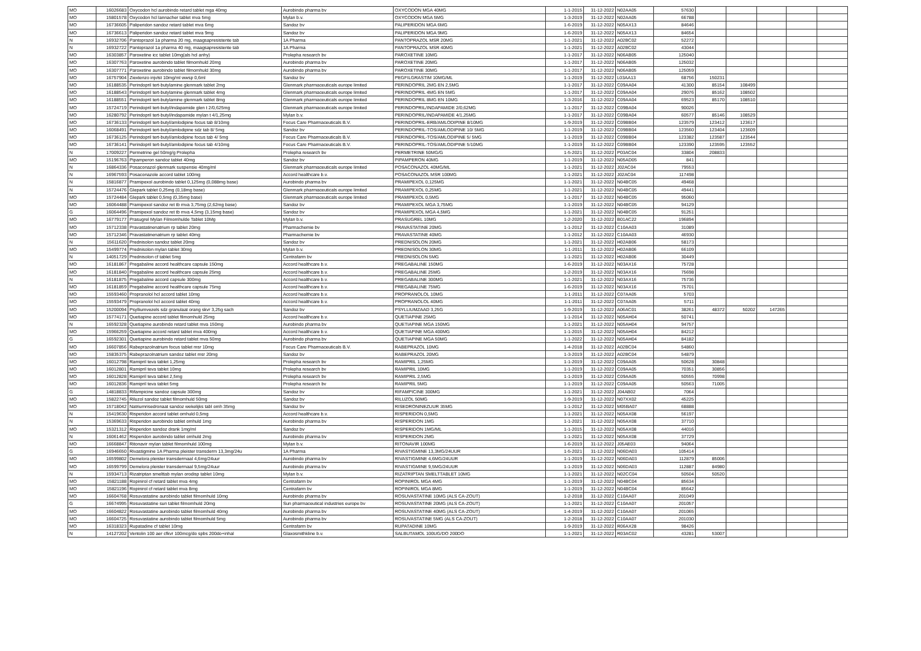| MO | 16026683 | Oxycodon hcl aurobindo retard tablet mga 40mg | Aurobindo pharma bv | OXYCODON MGA 40MG | 1-1-2015 | 31-12-2022 | N02AA05 | 57630 | | | | | |
| MO | 15801578 | Oxycodon hcl lannacher tablet mva 5mg | Mylan b.v. | OXYCODON MGA 5MG | 1-3-2019 | 31-12-2022 | N02AA05 | 66788 | | | | | |
| MO | 16736605 | Paliperidon sandoz retard tablet mva 6mg | Sandoz bv | PALIPERIDON MGA 6MG | 1-6-2019 | 31-12-2022 | N05AX13 | 84646 | | | | | |
| MO | 16736613 | Paliperidon sandoz retard tablet mva 9mg | Sandoz bv | PALIPERIDON MGA 9MG | 1-6-2019 | 31-12-2022 | N05AX13 | 84654 | | | | | |
| N | 16932706 | Pantoprazol 1a pharma 20 mg, maagsapresistente tab | 1A Pharma | PANTOPRAZOL MSR 20MG | 1-1-2021 | 31-12-2022 | A02BC02 | 52272 | | | | | |
| N | 16932722 | Pantoprazol 1a pharma 40 mg, maagsapresistente tab | 1A Pharma | PANTOPRAZOL MSR 40MG | 1-1-2021 | 31-12-2022 | A02BC02 | 43044 | | | | | |
| MO | 16303857 | Paroxetine icc tablet 10mg(als hcl anhy) | Prolepha research bv | PAROXETINE 10MG | 1-1-2017 | 31-12-2022 | N06AB05 | 125040 | | | | | |
| MO | 16307763 | Paroxetine aurobindo tablet filmomhuld 20mg | Aurobindo pharma bv | PAROXETINE 20MG | 1-1-2017 | 31-12-2022 | N06AB05 | 125032 | | | | | |
| MO | 16307771 | Paroxetine aurobindo tablet filmomhuld 30mg | Aurobindo pharma bv | PAROXETINE 30MG | 1-1-2017 | 31-12-2022 | N06AB05 | 125059 | | | | | |
| MO | 16757904 | Ziextenzo injvlst 10mg/ml wwsp 0,6ml | Sandoz bv | PEGFILGRASTIM 10MG/ML | 1-1-2019 | 31-12-2022 | L03AA13 | 68756 | 150231 | | | | |
| MO | 16188535 | Perindopril tert-butylamine glenmark tablet 2mg | Glenmark pharmaceuticals europe limited | PERINDOPRIL 2MG EN 2,5MG | 1-1-2017 | 31-12-2022 | C09AA04 | 41300 | 85154 | 108499 | | | |
| MO | 16188543 | Perindopril tert-butylamine glenmark tablet 4mg | Glenmark pharmaceuticals europe limited | PERINDOPRIL 4MG EN 5MG | 1-1-2017 | 31-12-2022 | C09AA04 | 29076 | 85162 | 108502 | | | |
| MO | 16188551 | Perindopril tert-butylamine glenmark tablet 8mg | Glenmark pharmaceuticals europe limited | PERINDOPRIL 8MG EN 10MG | 1-3-2016 | 31-12-2022 | C09AA04 | 69523 | 85170 | 108510 | | | |
| MO | 15724719 | Perindopril tert-butyl/indapamide glen t 2/0,625mg | Glenmark pharmaceuticals europe limited | PERINDOPRIL/INDAPAMIDE 2/0,62MG | 1-1-2017 | 31-12-2022 | C09BA04 | 90026 | | | | | |
| MO | 16280792 | Perindopril tert-butyl/indapamide mylan t 4/1,25mg | Mylan b.v. | PERINDOPRIL/INDAPAMIDE 4/1,25MG | 1-1-2017 | 31-12-2022 | C09BA04 | 60577 | 85146 | 108529 | | | |
| MO | 16736133 | Perindopril tert-butyl/amlodipine focus tab 8/10mg | Focus Care Pharmaceuticals B.V. | PERINDOPRIL-ERB/AMLODIPINE 8/10MG | 1-9-2019 | 31-12-2022 | C09BB04 | 123579 | 123412 | 123617 | | | |
| MO | 16068491 | Perindopril tert-butyl/amlodipine sdz tab 8/ 5mg | Sandoz bv | PERINDOPRIL-TOS/AMLODIPINE 10/ 5MG | 1-1-2019 | 31-12-2022 | C09BB04 | 123560 | 123404 | 123609 | | | |
| MO | 16736125 | Perindopril tert-butyl/amlodipine focus tab 4/ 5mg | Focus Care Pharmaceuticals B.V. | PERINDOPRIL-TOS/AMLODIPINE 5/ 5MG | 1-1-2019 | 31-12-2022 | C09BB04 | 123382 | 123587 | 123544 | | | |
| MO | 16736141 | Perindopril tert-butyl/amlodipine focus tab 4/10mg | Focus Care Pharmaceuticals B.V. | PERINDOPRIL-TOS/AMLODIPINE 5/10MG | 1-1-2019 | 31-12-2022 | C09BB04 | 123390 | 123595 | 123552 | | | |
| N | 17009227 | Permetrine gel 50mg/g Prolepha | Prolepha research bv | PERMETRINE 50MG/G | 1-5-2021 | 31-12-2022 | P03AC04 | 33804 | 208833 | | | | |
| MO | 15196763 | Pipamperon sandoz tablet 40mg | Sandoz bv | PIPAMPERON 40MG | 1-1-2019 | 31-12-2022 | N05AD05 | 841 | | | | | |
| N | 16864336 | Posaconazol glenmark suspensie 40mg/ml | Glenmark pharmaceuticals europe limited | POSACONAZOL 40MG/ML | 1-1-2021 | 31-12-2022 | J02AC04 | 79553 | | | | | |
| N | 16967593 | Posaconazole accord tablet 100mg | Accord healthcare b.v. | POSACONAZOL MSR 100MG | 1-1-2021 | 31-12-2022 | J02AC04 | 117498 | | | | | |
| N | 15816877 | Pramipexol aurobindo tablet 0,125mg (0,088mg base) | Aurobindo pharma bv | PRAMIPEXOL 0,125MG | 1-1-2021 | 31-12-2022 | N04BC05 | 49468 | | | | | |
| N | 15724476 | Glepark tablet 0,25mg (0,18mg base) | Glenmark pharmaceuticals europe limited | PRAMIPEXOL 0,25MG | 1-1-2021 | 31-12-2022 | N04BC05 | 49441 | | | | | |
| MO | 15724484 | Glepark tablet 0,5mg (0,35mg base) | Glenmark pharmaceuticals europe limited | PRAMIPEXOL 0,5MG | 1-1-2017 | 31-12-2022 | N04BC05 | 95060 | | | | | |
| MO | 16064488 | Pramipexol sandoz ret tb mva 3,75mg (2,62mg base) | Sandoz bv | PRAMIPEXOL MGA 3,75MG | 1-1-2019 | 31-12-2022 | N04BC05 | 94129 | | | | | |
| G | 16064496 | Pramipexol sandoz ret tb mva 4,5mg (3,15mg base) | Sandoz bv | PRAMIPEXOL MGA 4,5MG | 1-1-2021 | 31-12-2022 | N04BC05 | 91251 | | | | | |
| MO | 16779177 | Prasugrel Mylan Filmomhulde Tablet 10Mg | Mylan b.v. | PRASUGREL 10MG | 1-2-2020 | 31-12-2022 | B01AC22 | 196894 | | | | | |
| MO | 15712338 | Pravastatinenatrium rp tablet 20mg | Pharmachemie bv | PRAVASTATINE 20MG | 1-1-2012 | 31-12-2022 | C10AA03 | 31089 | | | | | |
| MO | 15712346 | Pravastatinenatrium rp tablet 40mg | Pharmachemie bv | PRAVASTATINE 40MG | 1-1-2012 | 31-12-2022 | C10AA03 | 46930 | | | | | |
| N | 15611620 | Prednisolon sandoz tablet 20mg | Sandoz bv | PREDNISOLON 20MG | 1-1-2021 | 31-12-2022 | H02AB06 | 58173 | | | | | |
| MO | 15499774 | Prednisolon mylan tablet 30mg | Mylan b.v. | PREDNISOLON 30MG | 1-1-2011 | 31-12-2022 | H02AB06 | 66109 | | | | | |
| N | 14051729 | Prednisolon cf tablet 5mg | Centrafarm bv | PREDNISOLON 5MG | 1-1-2021 | 31-12-2022 | H02AB06 | 30449 | | | | | |
| MO | 16181867 | Pregabaline accord healthcare capsule 150mg | Accord healthcare b.v. | PREGABALINE 150MG | 1-6-2019 | 31-12-2022 | N03AX16 | 75728 | | | | | |
| MO | 16181840 | Pregabaline accord healthcare capsule 25mg | Accord healthcare b.v. | PREGABALINE 25MG | 1-2-2019 | 31-12-2022 | N03AX16 | 75698 | | | | | |
| N | 16181875 | Pregabaline accord capsule 300mg | Accord healthcare b.v. | PREGABALINE 300MG | 1-1-2021 | 31-12-2022 | N03AX16 | 75736 | | | | | |
| MO | 16181859 | Pregabaline accord healthcare capsule 75mg | Accord healthcare b.v. | PREGABALINE 75MG | 1-6-2019 | 31-12-2022 | N03AX16 | 75701 | | | | | |
| MO | 15593460 | Propranolol hcl accord tablet 10mg | Accord healthcare b.v. | PROPRANOLOL 10MG | 1-1-2011 | 31-12-2022 | C07AA05 | 5703 | | | | | |
| MO | 15593479 | Propranolol hcl accord tablet 40mg | Accord healthcare b.v. | PROPRANOLOL 40MG | 1-1-2011 | 31-12-2022 | C07AA05 | 5711 | | | | | |
| MO | 15200094 | Psylliumvezels sdz granulaat orang skvr 3,25g sach | Sandoz bv | PSYLLIUMZAAD 3,25G | 1-9-2019 | 31-12-2022 | A06AC01 | 38261 | 48372 | 50202 | 147265 | | |
| MO | 15774171 | Quetiapine accord tablet filmomhuld 25mg | Accord healthcare b.v. | QUETIAPINE 25MG | 1-1-2014 | 31-12-2022 | N05AH04 | 50741 | | | | | |
| N | 16592328 | Quetiapine aurobindo retard tablet mva 150mg | Aurobindo pharma bv | QUETIAPINE MGA 150MG | 1-1-2021 | 31-12-2022 | N05AH04 | 94757 | | | | | |
| MO | 15966259 | Quetiapine accord retard tablet mva 400mg | Accord healthcare b.v. | QUETIAPINE MGA 400MG | 1-1-2015 | 31-12-2022 | N05AH04 | 84212 | | | | | |
| G | 16592301 | Quetiapine aurobindo retard tablet mva 50mg | Aurobindo pharma bv | QUETIAPINE MGA 50MG | 1-1-2022 | 31-12-2022 | N05AH04 | 84182 | | | | | |
| MO | 16607856 | Rabeprazolnatrium focus tablet msr 10mg | Focus Care Pharmaceuticals B.V. | RABEPRAZOL 10MG | 1-4-2018 | 31-12-2022 | A02BC04 | 54860 | | | | | |
| MO | 15835375 | Rabeprazolnatrium sandoz tablet msr 20mg | Sandoz bv | RABEPRAZOL 20MG | 1-3-2019 | 31-12-2022 | A02BC04 | 54879 | | | | | |
| MO | 16012798 | Ramipril teva tablet 1,25mg | Prolepha research bv | RAMIPRIL 1,25MG | 1-1-2019 | 31-12-2022 | C09AA05 | 50628 | 30848 | | | | |
| MO | 16012801 | Ramipril teva tablet 10mg | Prolepha research bv | RAMIPRIL 10MG | 1-1-2019 | 31-12-2022 | C09AA05 | 70351 | 30856 | | | | |
| MO | 16012828 | Ramipril teva tablet 2,5mg | Prolepha research bv | RAMIPRIL 2,5MG | 1-1-2019 | 31-12-2022 | C09AA05 | 50555 | 70998 | | | | |
| MO | 16012836 | Ramipril teva tablet 5mg | Prolepha research bv | RAMIPRIL 5MG | 1-1-2019 | 31-12-2022 | C09AA05 | 50563 | 71005 | | | | |
| G | 14818833 | Rifampicine sandoz capsule 300mg | Sandoz bv | RIFAMPICINE 300MG | 1-1-2021 | 31-12-2022 | J04AB02 | 7064 | | | | | |
| MO | 15822745 | Riluzol sandoz tablet filmomhuld 50mg | Sandoz bv | RILUZOL 50MG | 1-9-2019 | 31-12-2022 | N07XX02 | 45225 | | | | | |
| MO | 15718042 | Natriumrisedronaat sandoz wekelijks tabl omh 35mg | Sandoz bv | RISEDRONINEZUUR 35MG | 1-1-2012 | 31-12-2022 | M05BA07 | 68888 | | | | | |
| N | 15419630 | Risperidon accord tablet omhuld 0,5mg | Accord healthcare b.v. | RISPERIDON 0,5MG | 1-1-2021 | 31-12-2022 | N05AX08 | 56197 | | | | | |
| N | 15369633 | Risperidon aurobindo tablet omhuld 1mg | Aurobindo pharma bv | RISPERIDON 1MG | 1-1-2021 | 31-12-2022 | N05AX08 | 37710 | | | | | |
| MO | 15321312 | Risperidon sandoz drank 1mg/ml | Sandoz bv | RISPERIDON 1MG/ML | 1-1-2015 | 31-12-2022 | N05AX08 | 44016 | | | | | |
| N | 16061462 | Risperidon aurobindo tablet omhuld 2mg | Aurobindo pharma bv | RISPERIDON 2MG | 1-1-2021 | 31-12-2022 | N05AX08 | 37729 | | | | | |
| MO | 16668847 | Ritonavir mylan tablet filmomhuld 100mg | Mylan b.v. | RITONAVIR 100MG | 1-6-2019 | 31-12-2022 | J05AE03 | 94064 | | | | | |
| G | 16946650 | Rivastigmine 1A Pharma pleister transderm 13,3mg/24u | 1A Pharma | RIVASTIGMINE 13,3MG/24UUR | 1-5-2021 | 31-12-2022 | N06DA03 | 105414 | | | | | |
| MO | 16599802 | Demelora pleister transdermaal 4,6mg/24uur | Aurobindo pharma bv | RIVASTIGMINE 4,6MG/24UUR | 1-1-2019 | 31-12-2022 | N06DA03 | 112879 | 85006 | | | | |
| MO | 16599799 | Demelora pleister transdermaal 9,5mg/24uur | Aurobindo pharma bv | RIVASTIGMINE 9,5MG/24UUR | 1-1-2019 | 31-12-2022 | N06DA03 | 112887 | 84980 | | | | |
| N | 15934713 | Rizatriptan smelttab mylan orodisp tablet 10mg | Mylan b.v. | RIZATRIPTAN SMELTTABLET 10MG | 1-1-2021 | 31-12-2022 | N02CC04 | 50504 | 50520 | | | | |
| MO | 15821188 | Ropinirol cf retard tablet mva 4mg | Centrafarm bv | ROPINIROL MGA 4MG | 1-1-2019 | 31-12-2022 | N04BC04 | 85634 | | | | | |
| MO | 15821196 | Ropinirol cf retard tablet mva 8mg | Centrafarm bv | ROPINIROL MGA 8MG | 1-1-2019 | 31-12-2022 | N04BC04 | 85642 | | | | | |
| MO | 16604768 | Rosuvastatine aurobindo tablet filmomhuld 10mg | Aurobindo pharma bv | ROSUVASTATINE 10MG (ALS CA-ZOUT) | 1-2-2018 | 31-12-2022 | C10AA07 | 201049 | | | | | |
| G | 16674995 | Rosuvastatine sun tablet filmomhuld 20mg | Sun pharmaceutical industries europe bv | ROSUVASTATINE 20MG (ALS CA-ZOUT) | 1-1-2021 | 31-12-2022 | C10AA07 | 201057 | | | | | |
| MO | 16604822 | Rosuvastatine aurobindo tablet filmomhuld 40mg | Aurobindo pharma bv | ROSUVASTATINE 40MG (ALS CA-ZOUT) | 1-4-2019 | 31-12-2022 | C10AA07 | 201065 | | | | | |
| MO | 16604725 | Rosuvastatine aurobindo tablet filmomhuld 5mg | Aurobindo pharma bv | ROSUVASTATINE 5MG (ALS CA-ZOUT) | 1-2-2018 | 31-12-2022 | C10AA07 | 201030 | | | | | |
| MO | 16318323 | Rupatadine cf tablet 10mg | Centrafarm bv | RUPATADINE 10MG | 1-9-2019 | 31-12-2022 | R06AX28 | 98426 | | | | | |
| N | 14127202 | Ventolin 100 aer cfkvr 100mcg/do spbs 200do+inhal | Glaxosmithkline b.v. | SALBUTAMOL 100UG/DO 200DO | 1-1-2021 | 31-12-2022 | R03AC02 | 43281 | 53007 | | | | |